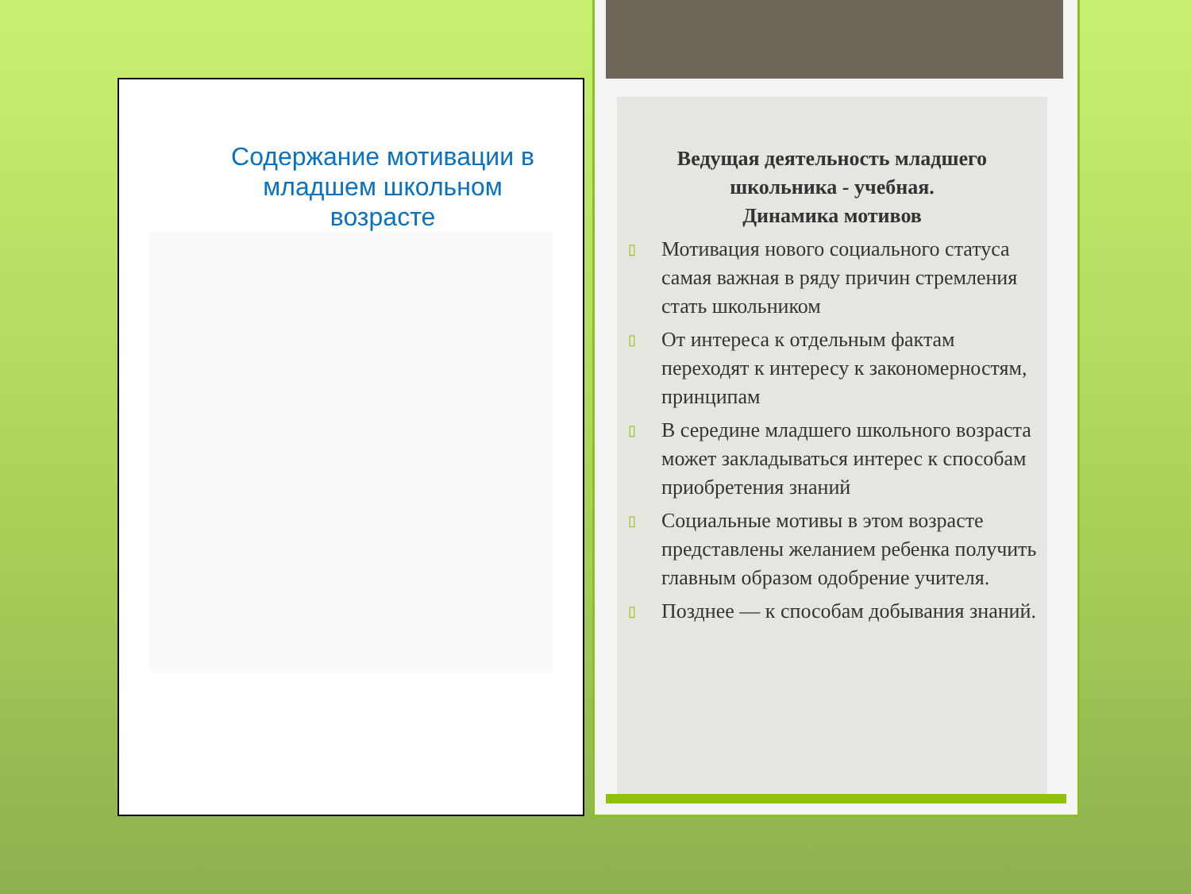Содержание мотивации в младшем школьном возрасте
Ведущая деятельность младшего школьника - учебная.
Динамика мотивов
▯ Мотивация нового социального статуса самая важная в ряду причин стремления стать школьником
▯ От интереса к отдельным фактам переходят к интересу к закономерностям, принципам
▯ В середине младшего школьного возраста может закладываться интерес к способам приобретения знаний
▯ Социальные мотивы в этом возрасте представлены желанием ребенка получить главным образом одобрение учителя.
▯ Позднее — к способам добывания знаний.